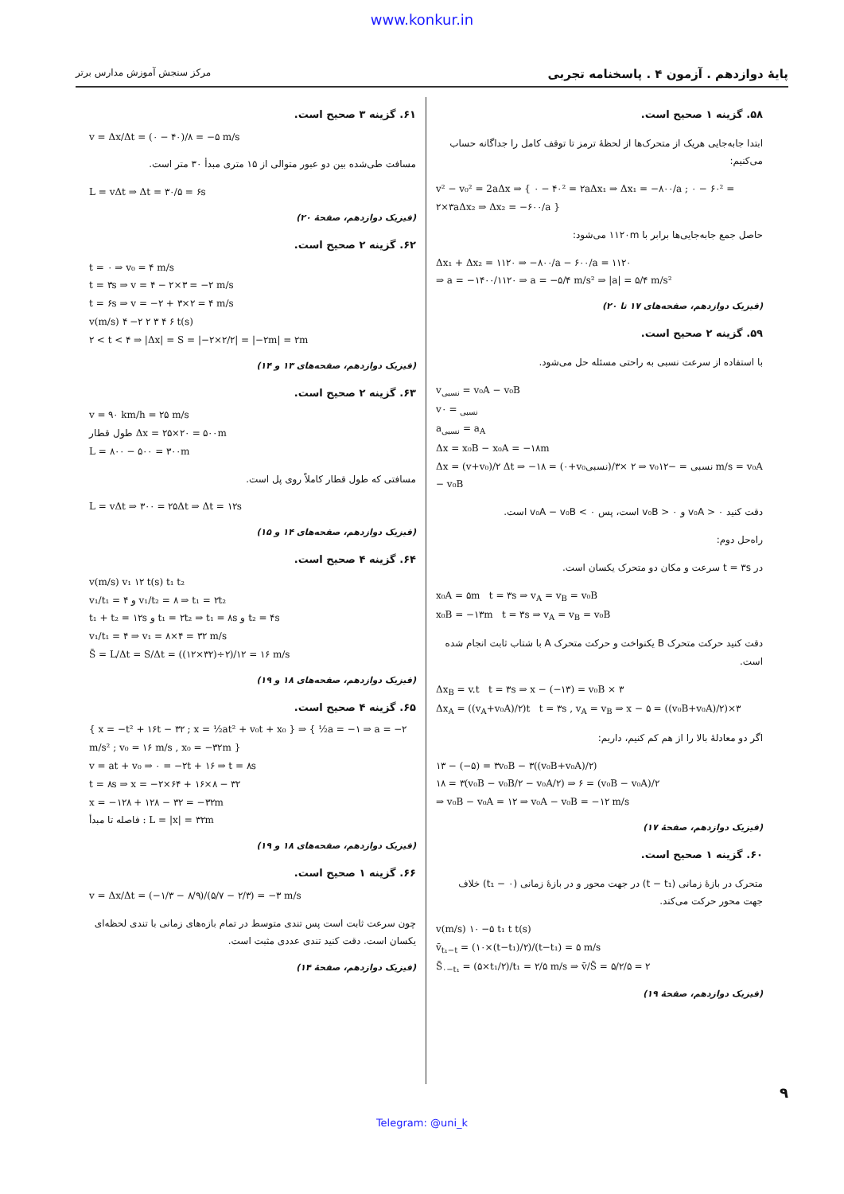www.konkur.in
پایهٔ دوازدهم . آزمون ۴ . پاسخنامه تجربی مرکز سنجش آموزش مدارس برتر
۵۸. گزینه ۱ صحیح است.
ابتدا جابه‌جایی هریک از متحرک‌ها از لحظهٔ ترمز تا توقف کامل را جداگانه حساب می‌کنیم:
v² − v₀² = 2aΔx ⇒ { ۰ − ۴۰² = ۲aΔx₁ ⇒ Δx₁ = −۸۰۰/a ; ۰ − ۶۰² = ۲×۳aΔx₂ ⇒ Δx₂ = −۶۰۰/a }
حاصل جمع جابه‌جایی‌ها برابر با ۱۱۲۰m می‌شود:
Δx₁ + Δx₂ = ۱۱۲۰ ⇒ −۸۰۰/a − ۶۰۰/a = ۱۱۲۰
⇒ a = −۱۴۰۰/۱۱۲۰ ⇒ a = −۵/۴ m/s² ⇒ |a| = ۵/۴ m/s²
(فیزیک دوازدهم، صفحه‌های ۱۷ تا ۲۰)
۵۹. گزینه ۲ صحیح است.
با استفاده از سرعت نسبی به راحتی مسئله حل می‌شود.
v<sub>نسبی</sub> = v₀A − v₀B
v<sub>نسبی</sub> = ۰
a<sub>نسبی</sub> = a<sub>A</sub>
Δx = x₀B − x₀A = −۱۸m
Δx = (v+v₀)/۲ Δt ⇒ −۱۸ = (۰+v₀نسبی)/۲ ×۳ ⇒ v₀نسبی = −۱۲ m/s = v₀A − v₀B
دقت کنید v₀A > ۰ و v₀B > ۰ است، پس v₀A − v₀B < ۰ است.
راه‌حل دوم:
در t = ۳s سرعت و مکان دو متحرک یکسان است.
x₀A = ۵m t = ۳s ⇒ v<sub>A</sub> = v<sub>B</sub> = v₀B
x₀B = −۱۳m t = ۳s ⇒ v<sub>A</sub> = v<sub>B</sub> = v₀B
دقت کنید حرکت متحرک B یکنواخت و حرکت متحرک A با شتاب ثابت انجام شده است.
Δx<sub>B</sub> = v.t t = ۳s ⇒ x − (−۱۳) = v₀B × ۳
Δx<sub>A</sub> = ((v<sub>A</sub>+v₀A)/۲)t t = ۳s , v<sub>A</sub> = v<sub>B</sub> ⇒ x − ۵ = ((v₀B+v₀A)/۲)×۳
اگر دو معادلهٔ بالا را از هم کم کنیم، داریم:
۱۳ − (−۵) = ۳v₀B − ۳((v₀B+v₀A)/۲)
۱۸ = ۳(v₀B − v₀B/۲ − v₀A/۲) ⇒ ۶ = (v₀B − v₀A)/۲
⇒ v₀B − v₀A = ۱۲ ⇒ v₀A − v₀B = −۱۲ m/s
(فیزیک دوازدهم، صفحهٔ ۱۷)
۶۰. گزینه ۱ صحیح است.
متحرک در بازهٔ زمانی (t − t₁) در جهت محور و در بازهٔ زمانی (۰ − t₁) خلاف جهت محور حرکت می‌کند.
v(m/s) ۱۰ −۵ t₁ t t(s)
v̄<sub>t₁−t</sub> = (۱۰×(t−t₁)/۲)/(t−t₁) = ۵ m/s
S̄<sub>۰−t₁</sub> = (۵×t₁/۲)/t₁ = ۲/۵ m/s ⇒ v̄/S̄ = ۵/۲/۵ = ۲
(فیزیک دوازدهم، صفحهٔ ۱۹)
۶۱. گزینه ۳ صحیح است.
v = Δx/Δt = (۰ − ۴۰)/۸ = −۵ m/s
مسافت طی‌شده بین دو عبور متوالی از ۱۵ متری مبدأ ۳۰ متر است.
L = vΔt ⇒ Δt = ۳۰/۵ = ۶s
(فیزیک دوازدهم، صفحهٔ ۲۰)
۶۲. گزینه ۲ صحیح است.
t = ۰ ⇒ v₀ = ۴ m/s
t = ۳s ⇒ v = ۴ − ۲×۳ = −۲ m/s
t = ۶s ⇒ v = −۲ + ۳×۲ = ۴ m/s
v(m/s) ۴ −۲ ۲ ۳ ۴ ۶ t(s)
۲ < t < ۴ ⇒ |Δx| = S = |−۲×۲/۲| = |−۲m| = ۲m
(فیزیک دوازدهم، صفحه‌های ۱۳ و ۱۴)
۶۳. گزینه ۲ صحیح است.
v = ۹۰ km/h = ۲۵ m/s
طول قطار Δx = ۲۵×۲۰ = ۵۰۰m
L = ۸۰۰ − ۵۰۰ = ۳۰۰m
مسافتی که طول قطار کاملاً روی پل است.
L = vΔt ⇒ ۳۰۰ = ۲۵Δt ⇒ Δt = ۱۲s
(فیزیک دوازدهم، صفحه‌های ۱۴ و ۱۵)
۶۴. گزینه ۴ صحیح است.
v(m/s) v₁ ۱۲ t(s) t₁ t₂
v₁/t₁ = ۴ و v₁/t₂ = ۸ ⇒ t₁ = ۲t₂
t₁ + t₂ = ۱۲s و t₁ = ۲t₂ ⇒ t₁ = ۸s و t₂ = ۴s
v₁/t₁ = ۴ ⇒ v₁ = ۸×۴ = ۳۲ m/s
S̄ = L/Δt = S/Δt = ((۱۲×۳۲)÷۲)/۱۲ = ۱۶ m/s
(فیزیک دوازدهم، صفحه‌های ۱۸ و ۱۹)
۶۵. گزینه ۴ صحیح است.
{ x = −t² + ۱۶t − ۳۲ ; x = ½at² + v₀t + x₀ } ⇒ { ½a = −۱ ⇒ a = −۲ m/s² ; v₀ = ۱۶ m/s , x₀ = −۳۲m }
v = at + v₀ ⇒ ۰ = −۲t + ۱۶ ⇒ t = ۸s
t = ۸s ⇒ x = −۲×۶۴ + ۱۶×۸ − ۳۲
x = −۱۲۸ + ۱۲۸ − ۳۲ = −۳۲m
فاصله تا مبدأ : L = |x| = ۳۲m
(فیزیک دوازدهم، صفحه‌های ۱۸ و ۱۹)
۶۶. گزینه ۱ صحیح است.
v = Δx/Δt = (−۱/۳ − ۸/۹)/(۵/۷ − ۲/۳) = −۳ m/s
چون سرعت ثابت است پس تندی متوسط در تمام بازه‌های زمانی با تندی لحظه‌ای یکسان است. دقت کنید تندی عددی مثبت است.
(فیزیک دوازدهم، صفحهٔ ۱۴)
۹
Telegram: @uni_k